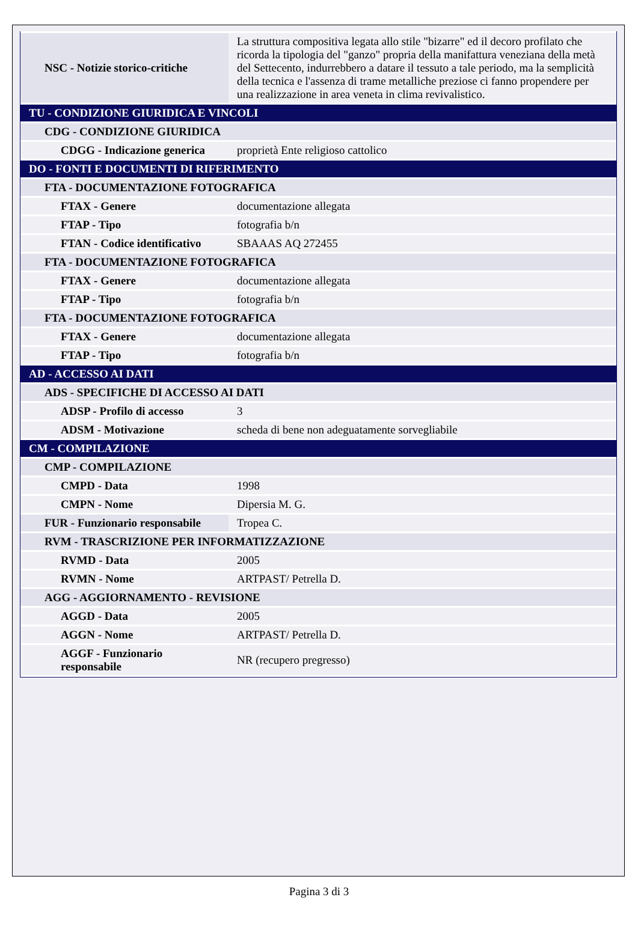| NSC - Notizie storico-critiche | La struttura compositiva legata allo stile "bizarre" ed il decoro profilato che ricorda la tipologia del "ganzo" propria della manifattura veneziana della metà del Settecento, indurrebbero a datare il tessuto a tale periodo, ma la semplicità della tecnica e l'assenza di trame metalliche preziose ci fanno propendere per una realizzazione in area veneta in clima revivalistico. |
| TU - CONDIZIONE GIURIDICA E VINCOLI | |
| CDG - CONDIZIONE GIURIDICA | |
| CDGG - Indicazione generica | proprietà Ente religioso cattolico |
| DO - FONTI E DOCUMENTI DI RIFERIMENTO | |
| FTA - DOCUMENTAZIONE FOTOGRAFICA | |
| FTAX - Genere | documentazione allegata |
| FTAP - Tipo | fotografia b/n |
| FTAN - Codice identificativo | SBAAAS AQ 272455 |
| FTA - DOCUMENTAZIONE FOTOGRAFICA | |
| FTAX - Genere | documentazione allegata |
| FTAP - Tipo | fotografia b/n |
| FTA - DOCUMENTAZIONE FOTOGRAFICA | |
| FTAX - Genere | documentazione allegata |
| FTAP - Tipo | fotografia b/n |
| AD - ACCESSO AI DATI | |
| ADS - SPECIFICHE DI ACCESSO AI DATI | |
| ADSP - Profilo di accesso | 3 |
| ADSM - Motivazione | scheda di bene non adeguatamente sorvegliabile |
| CM - COMPILAZIONE | |
| CMP - COMPILAZIONE | |
| CMPD - Data | 1998 |
| CMPN - Nome | Dipersia M. G. |
| FUR - Funzionario responsabile | Tropea C. |
| RVM - TRASCRIZIONE PER INFORMATIZZAZIONE | |
| RVMD - Data | 2005 |
| RVMN - Nome | ARTPAST/ Petrella D. |
| AGG - AGGIORNAMENTO - REVISIONE | |
| AGGD - Data | 2005 |
| AGGN - Nome | ARTPAST/ Petrella D. |
| AGGF - Funzionario responsabile | NR (recupero pregresso) |
Pagina 3 di 3